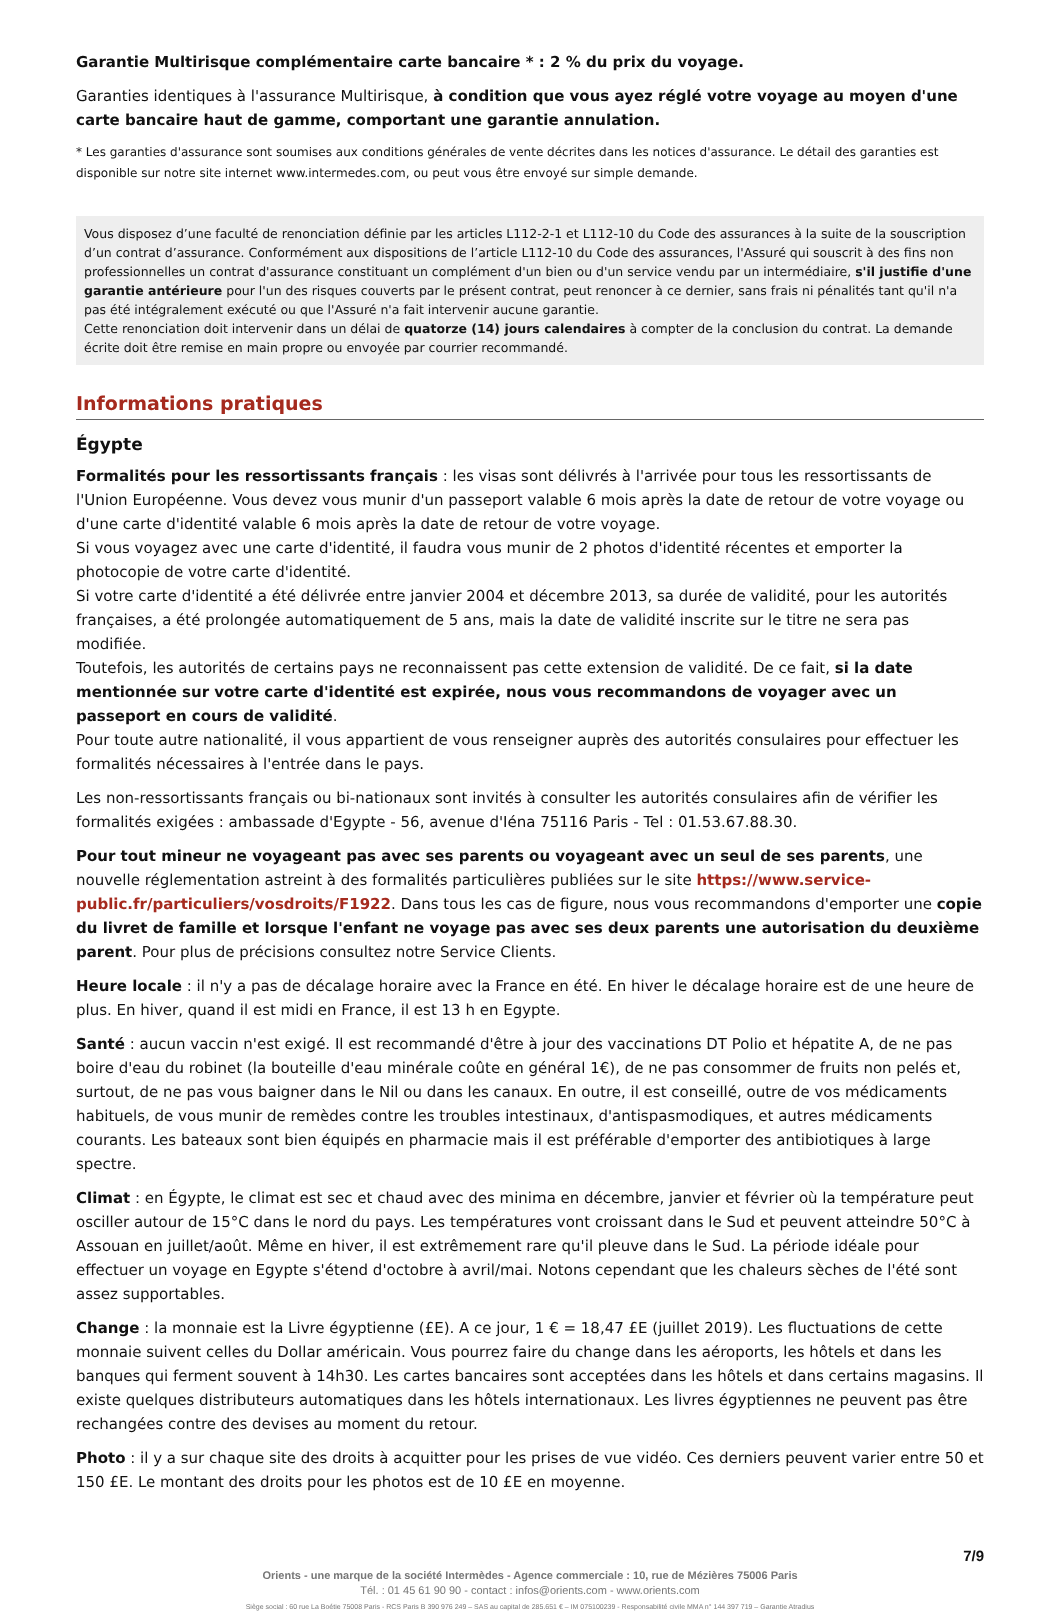Garantie Multirisque complémentaire carte bancaire * : 2 % du prix du voyage.
Garanties identiques à l'assurance Multirisque, à condition que vous ayez réglé votre voyage au moyen d'une carte bancaire haut de gamme, comportant une garantie annulation.
* Les garanties d'assurance sont soumises aux conditions générales de vente décrites dans les notices d'assurance. Le détail des garanties est disponible sur notre site internet www.intermedes.com, ou peut vous être envoyé sur simple demande.
Vous disposez d’une faculté de renonciation définie par les articles L112-2-1 et L112-10 du Code des assurances à la suite de la souscription d’un contrat d’assurance. Conformément aux dispositions de l’article L112-10 du Code des assurances, l'Assuré qui souscrit à des fins non professionnelles un contrat d'assurance constituant un complément d'un bien ou d'un service vendu par un intermédiaire, s'il justifie d'une garantie antérieure pour l'un des risques couverts par le présent contrat, peut renoncer à ce dernier, sans frais ni pénalités tant qu'il n'a pas été intégralement exécuté ou que l'Assuré n'a fait intervenir aucune garantie.
Cette renonciation doit intervenir dans un délai de quatorze (14) jours calendaires à compter de la conclusion du contrat. La demande écrite doit être remise en main propre ou envoyée par courrier recommandé.
Informations pratiques
Égypte
Formalités pour les ressortissants français : les visas sont délivrés à l'arrivée pour tous les ressortissants de l'Union Européenne. Vous devez vous munir d'un passeport valable 6 mois après la date de retour de votre voyage ou d'une carte d'identité valable 6 mois après la date de retour de votre voyage.
Si vous voyagez avec une carte d'identité, il faudra vous munir de 2 photos d'identité récentes et emporter la photocopie de votre carte d'identité.
Si votre carte d'identité a été délivrée entre janvier 2004 et décembre 2013, sa durée de validité, pour les autorités françaises, a été prolongée automatiquement de 5 ans, mais la date de validité inscrite sur le titre ne sera pas modifiée.
Toutefois, les autorités de certains pays ne reconnaissent pas cette extension de validité. De ce fait, si la date mentionnée sur votre carte d'identité est expirée, nous vous recommandons de voyager avec un passeport en cours de validité.
Pour toute autre nationalité, il vous appartient de vous renseigner auprès des autorités consulaires pour effectuer les formalités nécessaires à l'entrée dans le pays.
Les non-ressortissants français ou bi-nationaux sont invités à consulter les autorités consulaires afin de vérifier les formalités exigées : ambassade d'Egypte - 56, avenue d'Iéna 75116 Paris - Tel : 01.53.67.88.30.
Pour tout mineur ne voyageant pas avec ses parents ou voyageant avec un seul de ses parents, une nouvelle réglementation astreint à des formalités particulières publiées sur le site https://www.service-public.fr/particuliers/vosdroits/F1922. Dans tous les cas de figure, nous vous recommandons d'emporter une copie du livret de famille et lorsque l'enfant ne voyage pas avec ses deux parents une autorisation du deuxième parent. Pour plus de précisions consultez notre Service Clients.
Heure locale : il n'y a pas de décalage horaire avec la France en été. En hiver le décalage horaire est de une heure de plus. En hiver, quand il est midi en France, il est 13 h en Egypte.
Santé : aucun vaccin n'est exigé. Il est recommandé d'être à jour des vaccinations DT Polio et hépatite A, de ne pas boire d'eau du robinet (la bouteille d'eau minérale coûte en général 1€), de ne pas consommer de fruits non pelés et, surtout, de ne pas vous baigner dans le Nil ou dans les canaux. En outre, il est conseillé, outre de vos médicaments habituels, de vous munir de remèdes contre les troubles intestinaux, d'antispasmodiques, et autres médicaments courants. Les bateaux sont bien équipés en pharmacie mais il est préférable d'emporter des antibiotiques à large spectre.
Climat : en Égypte, le climat est sec et chaud avec des minima en décembre, janvier et février où la température peut osciller autour de 15°C dans le nord du pays. Les températures vont croissant dans le Sud et peuvent atteindre 50°C à Assouan en juillet/août. Même en hiver, il est extrêmement rare qu'il pleuve dans le Sud. La période idéale pour effectuer un voyage en Egypte s'étend d'octobre à avril/mai. Notons cependant que les chaleurs sèches de l'été sont assez supportables.
Change : la monnaie est la Livre égyptienne (£E). A ce jour, 1 € = 18,47 £E (juillet 2019). Les fluctuations de cette monnaie suivent celles du Dollar américain. Vous pourrez faire du change dans les aéroports, les hôtels et dans les banques qui ferment souvent à 14h30. Les cartes bancaires sont acceptées dans les hôtels et dans certains magasins. Il existe quelques distributeurs automatiques dans les hôtels internationaux. Les livres égyptiennes ne peuvent pas être rechangées contre des devises au moment du retour.
Photo : il y a sur chaque site des droits à acquitter pour les prises de vue vidéo. Ces derniers peuvent varier entre 50 et 150 £E. Le montant des droits pour les photos est de 10 £E en moyenne.
7/9
Orients - une marque de la société Intermèdes - Agence commerciale : 10, rue de Mézières 75006 Paris
Tél. : 01 45 61 90 90 - contact : infos@orients.com - www.orients.com
Siège social : 60 rue La Boétie 75008 Paris - RCS Paris B 390 976 249 – SAS au capital de 285.651 € – IM 075100239 - Responsabilité civile MMA n° 144 397 719 – Garantie Atradius